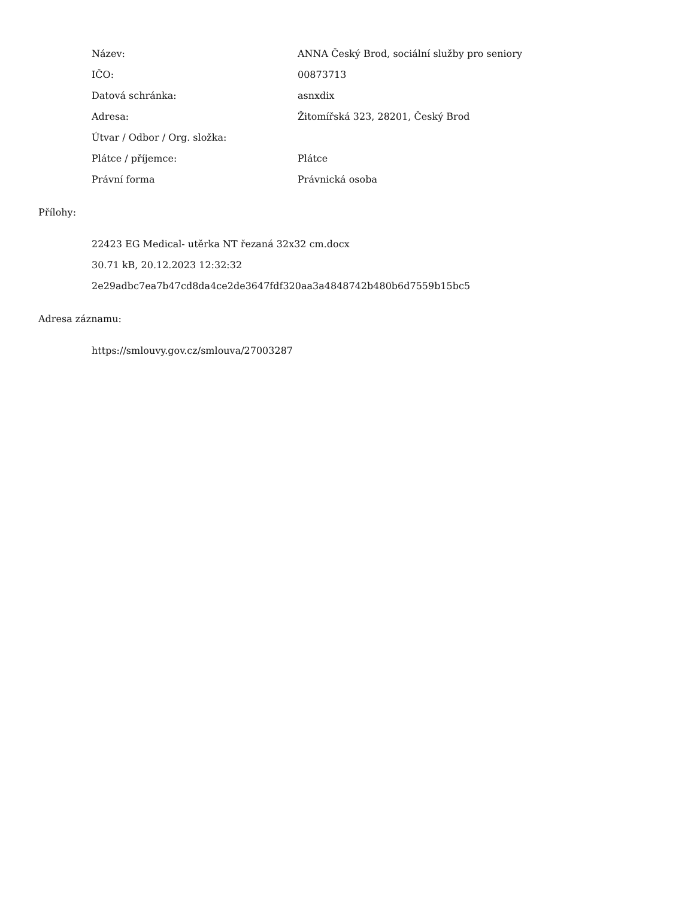| Název: | ANNA Český Brod, sociální služby pro seniory |
| IČO: | 00873713 |
| Datová schránka: | asnxdix |
| Adresa: | Žitomířská 323, 28201, Český Brod |
| Útvar / Odbor / Org. složka: | |
| Plátce / příjemce: | Plátce |
| Právní forma | Právnická osoba |
Přílohy:
22423 EG Medical- utěrka NT řezaná 32x32 cm.docx
30.71 kB, 20.12.2023 12:32:32
2e29adbc7ea7b47cd8da4ce2de3647fdf320aa3a4848742b480b6d7559b15bc5
Adresa záznamu:
https://smlouvy.gov.cz/smlouva/27003287